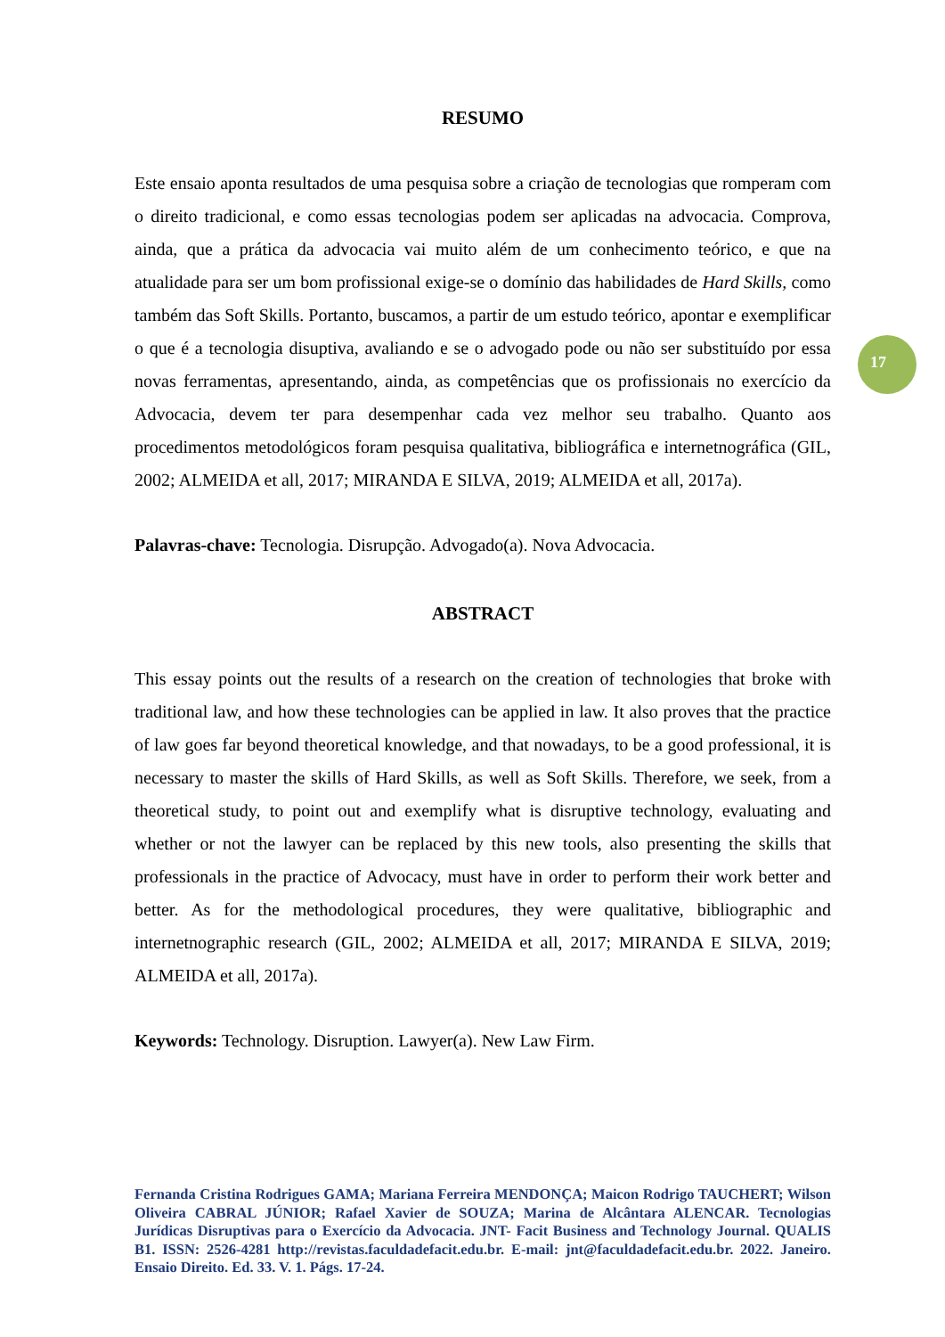RESUMO
Este ensaio aponta resultados de uma pesquisa sobre a criação de tecnologias que romperam com o direito tradicional, e como essas tecnologias podem ser aplicadas na advocacia. Comprova, ainda, que a prática da advocacia vai muito além de um conhecimento teórico, e que na atualidade para ser um bom profissional exige-se o domínio das habilidades de Hard Skills, como também das Soft Skills. Portanto, buscamos, a partir de um estudo teórico, apontar e exemplificar o que é a tecnologia disuptiva, avaliando e se o advogado pode ou não ser substituído por essa novas ferramentas, apresentando, ainda, as competências que os profissionais no exercício da Advocacia, devem ter para desempenhar cada vez melhor seu trabalho. Quanto aos procedimentos metodológicos foram pesquisa qualitativa, bibliográfica e internetnográfica (GIL, 2002; ALMEIDA et all, 2017; MIRANDA E SILVA, 2019; ALMEIDA et all, 2017a).
Palavras-chave: Tecnologia. Disrupção. Advogado(a). Nova Advocacia.
ABSTRACT
This essay points out the results of a research on the creation of technologies that broke with traditional law, and how these technologies can be applied in law. It also proves that the practice of law goes far beyond theoretical knowledge, and that nowadays, to be a good professional, it is necessary to master the skills of Hard Skills, as well as Soft Skills. Therefore, we seek, from a theoretical study, to point out and exemplify what is disruptive technology, evaluating and whether or not the lawyer can be replaced by this new tools, also presenting the skills that professionals in the practice of Advocacy, must have in order to perform their work better and better. As for the methodological procedures, they were qualitative, bibliographic and internetnographic research (GIL, 2002; ALMEIDA et all, 2017; MIRANDA E SILVA, 2019; ALMEIDA et all, 2017a).
Keywords: Technology. Disruption. Lawyer(a). New Law Firm.
17
Fernanda Cristina Rodrigues GAMA; Mariana Ferreira MENDONÇA; Maicon Rodrigo TAUCHERT; Wilson Oliveira CABRAL JÚNIOR; Rafael Xavier de SOUZA; Marina de Alcântara ALENCAR. Tecnologias Jurídicas Disruptivas para o Exercício da Advocacia. JNT- Facit Business and Technology Journal. QUALIS B1. ISSN: 2526-4281 http://revistas.faculdadefacit.edu.br. E-mail: jnt@faculdadefacit.edu.br. 2022. Janeiro. Ensaio Direito. Ed. 33. V. 1. Págs. 17-24.